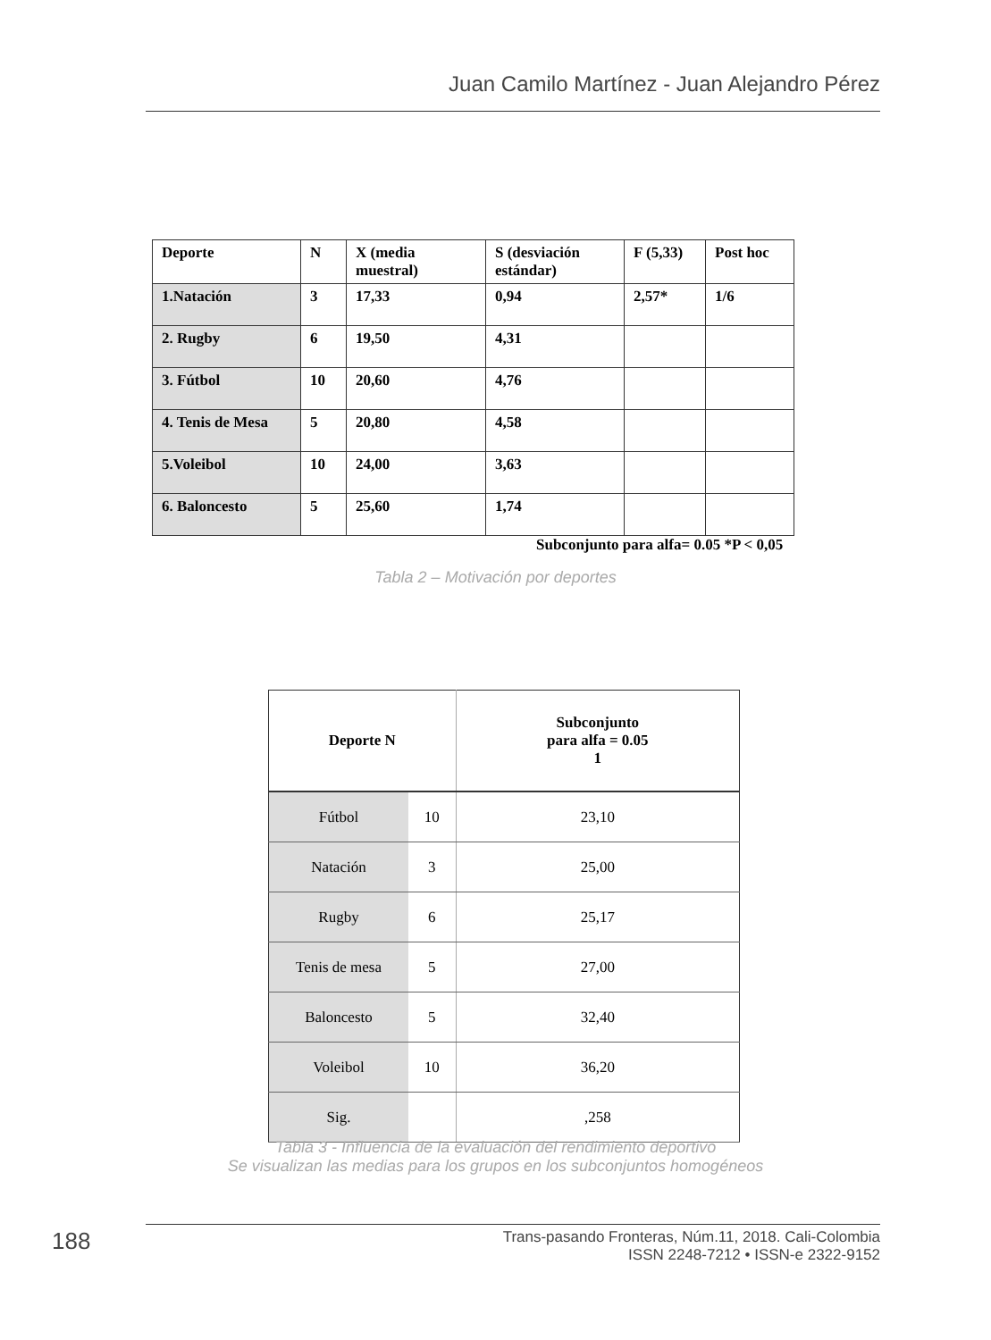Juan Camilo Martínez - Juan Alejandro Pérez
| Deporte | N | X (media muestral) | S (desviación estándar) | F (5,33) | Post hoc |
| 1.Natación | 3 | 17,33 | 0,94 | 2,57* | 1/6 |
| 2. Rugby | 6 | 19,50 | 4,31 | | |
| 3. Fútbol | 10 | 20,60 | 4,76 | | |
| 4. Tenis de Mesa | 5 | 20,80 | 4,58 | | |
| 5.Voleibol | 10 | 24,00 | 3,63 | | |
| 6. Baloncesto | 5 | 25,60 | 1,74 | | |
Subconjunto para alfa= 0.05 *P < 0,05
Tabla 2 – Motivación por deportes
| Deporte N | | Subconjunto para alfa = 0.05 1 |
| --- | --- | --- |
| Fútbol | 10 | 23,10 |
| Natación | 3 | 25,00 |
| Rugby | 6 | 25,17 |
| Tenis de mesa | 5 | 27,00 |
| Baloncesto | 5 | 32,40 |
| Voleibol | 10 | 36,20 |
| Sig. | | ,258 |
Tabla 3 - Influencia de la evaluación del rendimiento deportivo
Se visualizan las medias para los grupos en los subconjuntos homogéneos
188
Trans-pasando Fronteras, Núm.11, 2018. Cali-Colombia
ISSN 2248-7212 • ISSN-e 2322-9152